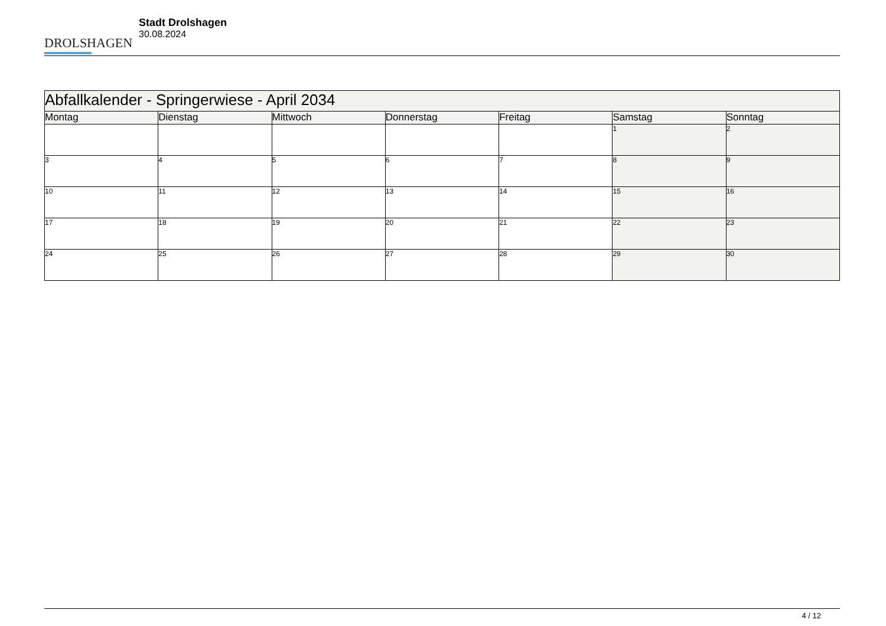DROLSHAGEN
Stadt Drolshagen
30.08.2024
| Abfallkalender - Springerwiese - April 2034 | | | | | | |
| --- | --- | --- | --- | --- | --- | --- |
| Montag | Dienstag | Mittwoch | Donnerstag | Freitag | Samstag | Sonntag |
| | | | | | 1 | 2 |
| 3 | 4 | 5 | 6 | 7 | 8 | 9 |
| 10 | 11 | 12 | 13 | 14 | 15 | 16 |
| 17 | 18 | 19 | 20 | 21 | 22 | 23 |
| 24 | 25 | 26 | 27 | 28 | 29 | 30 |
4 / 12